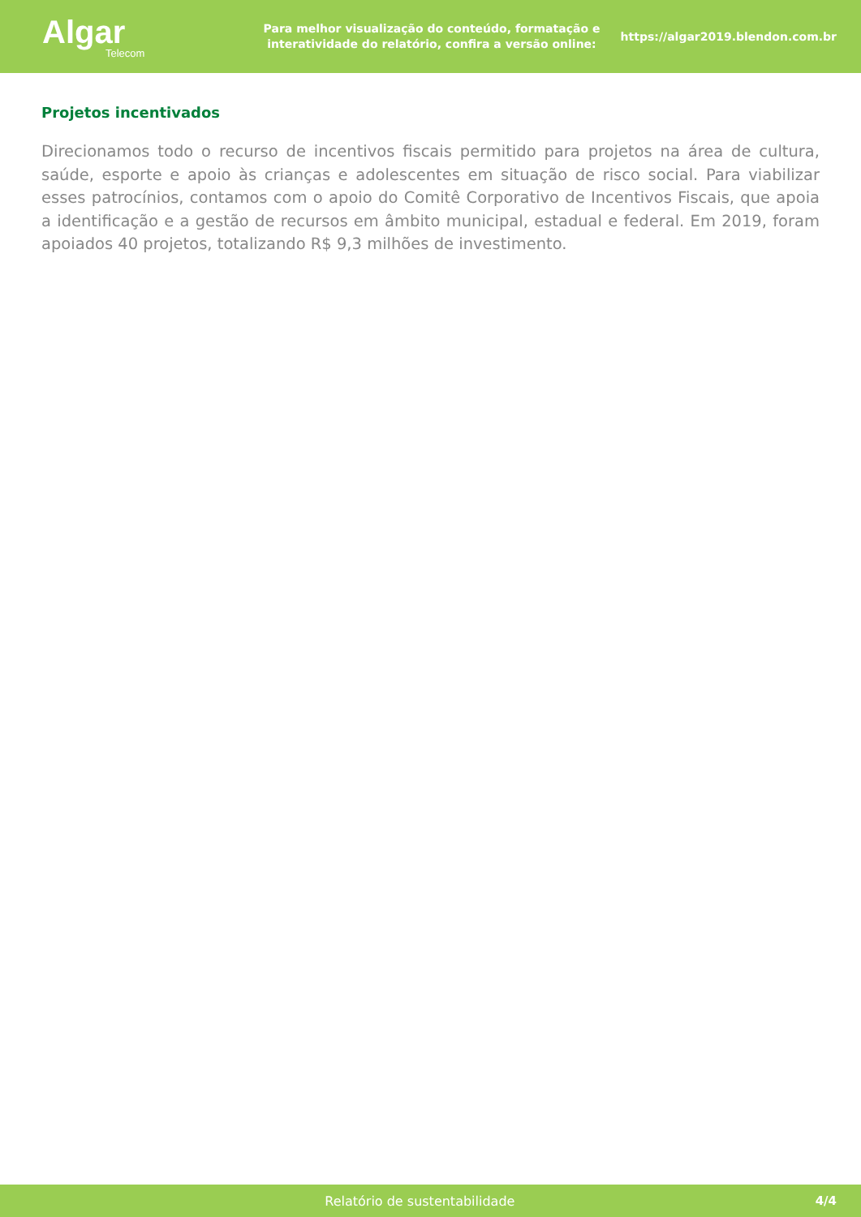Algar
Telecom
Para melhor visualização do conteúdo, formatação e interatividade do relatório, confira a versão online:
https://algar2019.blendon.com.br
Projetos incentivados
Direcionamos todo o recurso de incentivos fiscais permitido para projetos na área de cultura, saúde, esporte e apoio às crianças e adolescentes em situação de risco social. Para viabilizar esses patrocínios, contamos com o apoio do Comitê Corporativo de Incentivos Fiscais, que apoia a identificação e a gestão de recursos em âmbito municipal, estadual e federal. Em 2019, foram apoiados 40 projetos, totalizando R$ 9,3 milhões de investimento.
Relatório de sustentabilidade 4/4